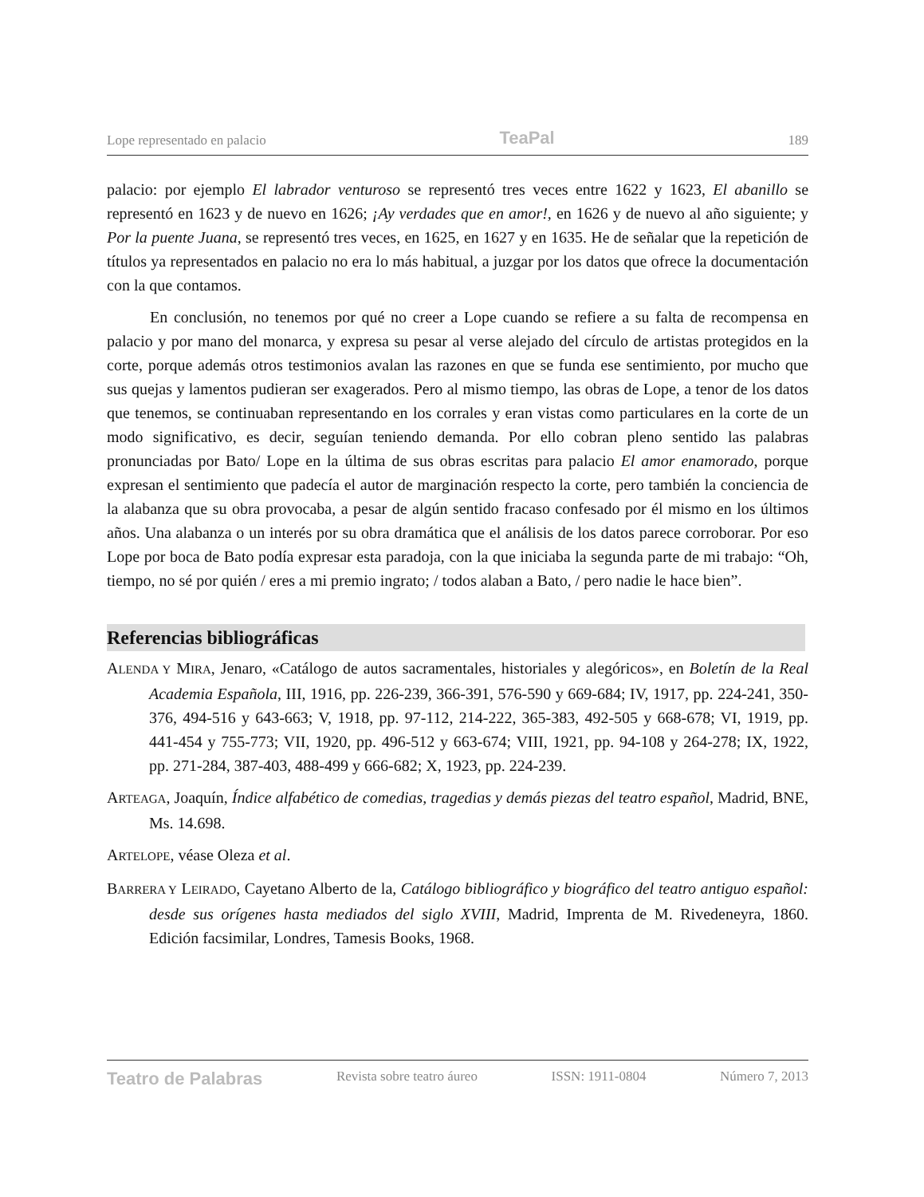Lope representado en palacio TeaPal 189
palacio: por ejemplo El labrador venturoso se representó tres veces entre 1622 y 1623, El abanillo se representó en 1623 y de nuevo en 1626; ¡Ay verdades que en amor!, en 1626 y de nuevo al año siguiente; y Por la puente Juana, se representó tres veces, en 1625, en 1627 y en 1635. He de señalar que la repetición de títulos ya representados en palacio no era lo más habitual, a juzgar por los datos que ofrece la documentación con la que contamos.
En conclusión, no tenemos por qué no creer a Lope cuando se refiere a su falta de recompensa en palacio y por mano del monarca, y expresa su pesar al verse alejado del círculo de artistas protegidos en la corte, porque además otros testimonios avalan las razones en que se funda ese sentimiento, por mucho que sus quejas y lamentos pudieran ser exagerados. Pero al mismo tiempo, las obras de Lope, a tenor de los datos que tenemos, se continuaban representando en los corrales y eran vistas como particulares en la corte de un modo significativo, es decir, seguían teniendo demanda. Por ello cobran pleno sentido las palabras pronunciadas por Bato/ Lope en la última de sus obras escritas para palacio El amor enamorado, porque expresan el sentimiento que padecía el autor de marginación respecto la corte, pero también la conciencia de la alabanza que su obra provocaba, a pesar de algún sentido fracaso confesado por él mismo en los últimos años. Una alabanza o un interés por su obra dramática que el análisis de los datos parece corroborar. Por eso Lope por boca de Bato podía expresar esta paradoja, con la que iniciaba la segunda parte de mi trabajo: “Oh, tiempo, no sé por quién / eres a mi premio ingrato; / todos alaban a Bato, / pero nadie le hace bien”.
Referencias bibliográficas
ALENDA Y MIRA, Jenaro, «Catálogo de autos sacramentales, historiales y alegóricos», en Boletín de la Real Academia Española, III, 1916, pp. 226-239, 366-391, 576-590 y 669-684; IV, 1917, pp. 224-241, 350-376, 494-516 y 643-663; V, 1918, pp. 97-112, 214-222, 365-383, 492-505 y 668-678; VI, 1919, pp. 441-454 y 755-773; VII, 1920, pp. 496-512 y 663-674; VIII, 1921, pp. 94-108 y 264-278; IX, 1922, pp. 271-284, 387-403, 488-499 y 666-682; X, 1923, pp. 224-239.
ARTEAGA, Joaquín, Índice alfabético de comedias, tragedias y demás piezas del teatro español, Madrid, BNE, Ms. 14.698.
ARTELOPE, véase Oleza et al.
BARRERA Y LEIRADO, Cayetano Alberto de la, Catálogo bibliográfico y biográfico del teatro antiguo español: desde sus orígenes hasta mediados del siglo XVIII, Madrid, Imprenta de M. Rivedeneyra, 1860. Edición facsimilar, Londres, Tamesis Books, 1968.
Teatro de Palabras Revista sobre teatro áureo ISSN: 1911-0804 Número 7, 2013